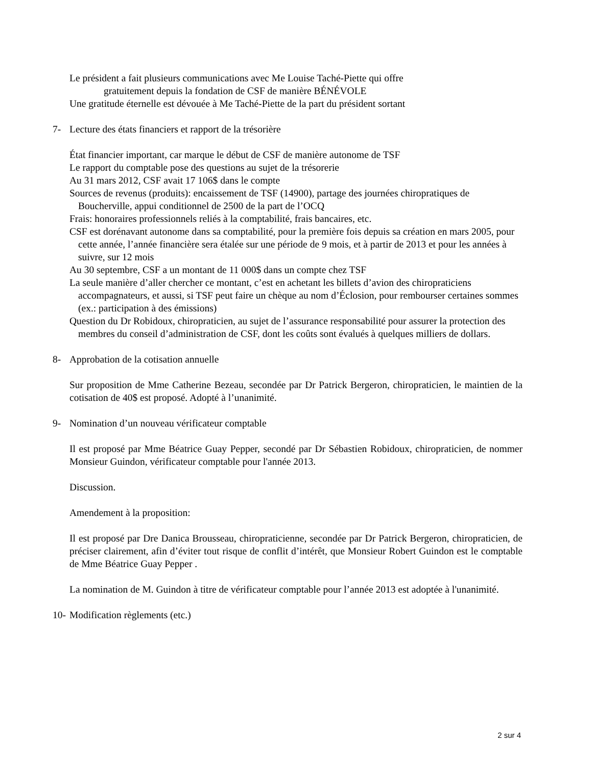Le président a fait plusieurs communications avec Me Louise Taché-Piette qui offre
gratuitement depuis la fondation de CSF de manière BÉNÉVOLE
Une gratitude éternelle est dévouée à Me Taché-Piette de la part du président sortant
7- Lecture des états financiers et rapport de la trésorière
État financier important, car marque le début de CSF de manière autonome de TSF
Le rapport du comptable pose des questions au sujet de la trésorerie
Au 31 mars 2012, CSF avait 17 106$ dans le compte
Sources de revenus (produits): encaissement de TSF (14900), partage des journées chiropratiques de Boucherville, appui conditionnel de 2500 de la part de l’OCQ
Frais: honoraires professionnels reliés à la comptabilité, frais bancaires, etc.
CSF est dorénavant autonome dans sa comptabilité, pour la première fois depuis sa création en mars 2005, pour cette année, l’année financière sera étalée sur une période de 9 mois, et à partir de 2013 et pour les années à suivre, sur 12 mois
Au 30 septembre, CSF a un montant de 11 000$ dans un compte chez TSF
La seule manière d’aller chercher ce montant, c’est en achetant les billets d’avion des chiropraticiens accompagnateurs, et aussi, si TSF peut faire un chèque au nom d’Éclosion, pour rembourser certaines sommes (ex.: participation à des émissions)
Question du Dr Robidoux, chiropraticien, au sujet de l’assurance responsabilité pour assurer la protection des membres du conseil d’administration de CSF, dont les coûts sont évalués à quelques milliers de dollars.
8- Approbation de la cotisation annuelle
Sur proposition de Mme Catherine Bezeau, secondée par Dr Patrick Bergeron, chiropraticien, le maintien de la cotisation de 40$ est proposé. Adopté à l’unanimité.
9- Nomination d’un nouveau vérificateur comptable
Il est proposé par Mme Béatrice Guay Pepper, secondé par Dr Sébastien Robidoux, chiropraticien, de nommer Monsieur Guindon, vérificateur comptable pour l'année 2013.
Discussion.
Amendement à la proposition:
Il est proposé par Dre Danica Brousseau, chiropraticienne, secondée par Dr Patrick Bergeron, chiropraticien, de préciser clairement, afin d’éviter tout risque de conflit d’intérêt, que Monsieur Robert Guindon est le comptable de Mme Béatrice Guay Pepper .
La nomination de M. Guindon à titre de vérificateur comptable pour l’année 2013 est adoptée à l'unanimité.
10- Modification règlements (etc.)
2 sur 4